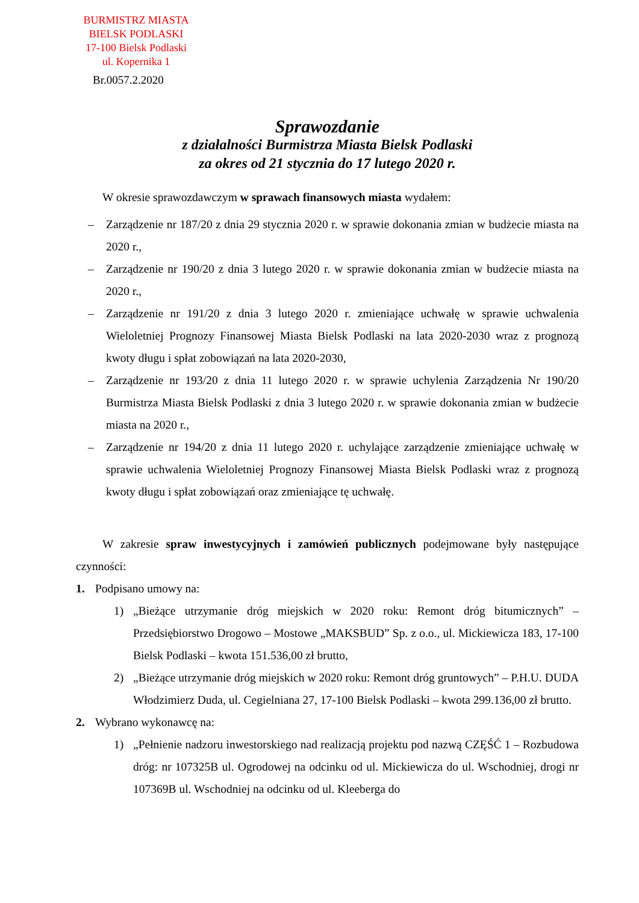BURMISTRZ MIASTA
BIELSK PODLASKI
17-100 Bielsk Podlaski
ul. Kopernika 1
Br.0057.2.2020
Sprawozdanie
z działalności Burmistrza Miasta Bielsk Podlaski
za okres od 21 stycznia do 17 lutego 2020 r.
W okresie sprawozdawczym w sprawach finansowych miasta wydałem:
– Zarządzenie nr 187/20 z dnia 29 stycznia 2020 r. w sprawie dokonania zmian w budżecie miasta na 2020 r.,
– Zarządzenie nr 190/20 z dnia 3 lutego 2020 r. w sprawie dokonania zmian w budżecie miasta na 2020 r.,
– Zarządzenie nr 191/20 z dnia 3 lutego 2020 r. zmieniające uchwałę w sprawie uchwalenia Wieloletniej Prognozy Finansowej Miasta Bielsk Podlaski na lata 2020-2030 wraz z prognozą kwoty długu i spłat zobowiązań na lata 2020-2030,
– Zarządzenie nr 193/20 z dnia 11 lutego 2020 r. w sprawie uchylenia Zarządzenia Nr 190/20 Burmistrza Miasta Bielsk Podlaski z dnia 3 lutego 2020 r. w sprawie dokonania zmian w budżecie miasta na 2020 r.,
– Zarządzenie nr 194/20 z dnia 11 lutego 2020 r. uchylające zarządzenie zmieniające uchwałę w sprawie uchwalenia Wieloletniej Prognozy Finansowej Miasta Bielsk Podlaski wraz z prognozą kwoty długu i spłat zobowiązań oraz zmieniające tę uchwałę.
W zakresie spraw inwestycyjnych i zamówień publicznych podejmowane były następujące czynności:
1. Podpisano umowy na:
1) „Bieżące utrzymanie dróg miejskich w 2020 roku: Remont dróg bitumicznych” – Przedsiębiorstwo Drogowo – Mostowe „MAKSBUD” Sp. z o.o., ul. Mickiewicza 183, 17-100 Bielsk Podlaski – kwota 151.536,00 zł brutto,
2) „Bieżące utrzymanie dróg miejskich w 2020 roku: Remont dróg gruntowych” – P.H.U. DUDA Włodzimierz Duda, ul. Cegielniana 27, 17-100 Bielsk Podlaski – kwota 299.136,00 zł brutto.
2. Wybrano wykonawcę na:
1) „Pełnienie nadzoru inwestorskiego nad realizacją projektu pod nazwą CZĘŚĆ 1 – Rozbudowa dróg: nr 107325B ul. Ogrodowej na odcinku od ul. Mickiewicza do ul. Wschodniej, drogi nr 107369B ul. Wschodniej na odcinku od ul. Kleeberga do